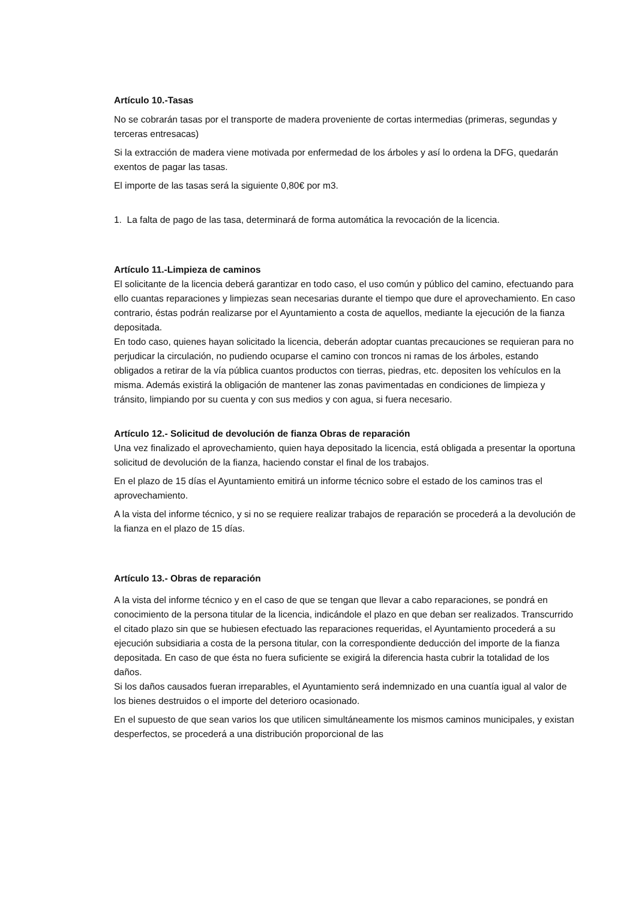Artículo 10.-Tasas
No se cobrarán tasas por el transporte de madera proveniente de cortas intermedias (primeras, segundas y terceras entresacas)
Si la extracción de madera viene motivada por enfermedad de los árboles y así lo ordena la DFG, quedarán exentos de pagar las tasas.
El importe de las tasas será la siguiente 0,80€ por m3.
1. La falta de pago de las tasa, determinará de forma automática la revocación de la licencia.
Artículo 11.-Limpieza de caminos
El solicitante de la licencia deberá garantizar en todo caso, el uso común y público del camino, efectuando para ello cuantas reparaciones y limpiezas sean necesarias durante el tiempo que dure el aprovechamiento. En caso contrario, éstas podrán realizarse por el Ayuntamiento a costa de aquellos, mediante la ejecución de la fianza depositada.
En todo caso, quienes hayan solicitado la licencia, deberán adoptar cuantas precauciones se requieran para no perjudicar la circulación, no pudiendo ocuparse el camino con troncos ni ramas de los árboles, estando obligados a retirar de la vía pública cuantos productos con tierras, piedras, etc. depositen los vehículos en la misma. Además existirá la obligación de mantener las zonas pavimentadas en condiciones de limpieza y tránsito, limpiando por su cuenta y con sus medios y con agua, si fuera necesario.
Artículo 12.- Solicitud de devolución de fianza Obras de reparación
Una vez finalizado el aprovechamiento, quien haya depositado la licencia, está obligada a presentar la oportuna solicitud de devolución de la fianza, haciendo constar el final de los trabajos.
En el plazo de 15 días el Ayuntamiento emitirá un informe técnico sobre el estado de los caminos tras el aprovechamiento.
A la vista del informe técnico, y si no se requiere realizar trabajos de reparación se procederá a la devolución de la fianza en el plazo de 15 días.
Artículo 13.- Obras de reparación
A la vista del informe técnico y en el caso de que se tengan que llevar a cabo reparaciones, se pondrá en conocimiento de la persona titular de la licencia, indicándole el plazo en que deban ser realizados. Transcurrido el citado plazo sin que se hubiesen efectuado las reparaciones requeridas, el Ayuntamiento procederá a su ejecución subsidiaria a costa de la persona titular, con la correspondiente deducción del importe de la fianza depositada. En caso de que ésta no fuera suficiente se exigirá la diferencia hasta cubrir la totalidad de los daños.
Si los daños causados fueran irreparables, el Ayuntamiento será indemnizado en una cuantía igual al valor de los bienes destruidos o el importe del deterioro ocasionado.
En el supuesto de que sean varios los que utilicen simultáneamente los mismos caminos municipales, y existan desperfectos, se procederá a una distribución proporcional de las